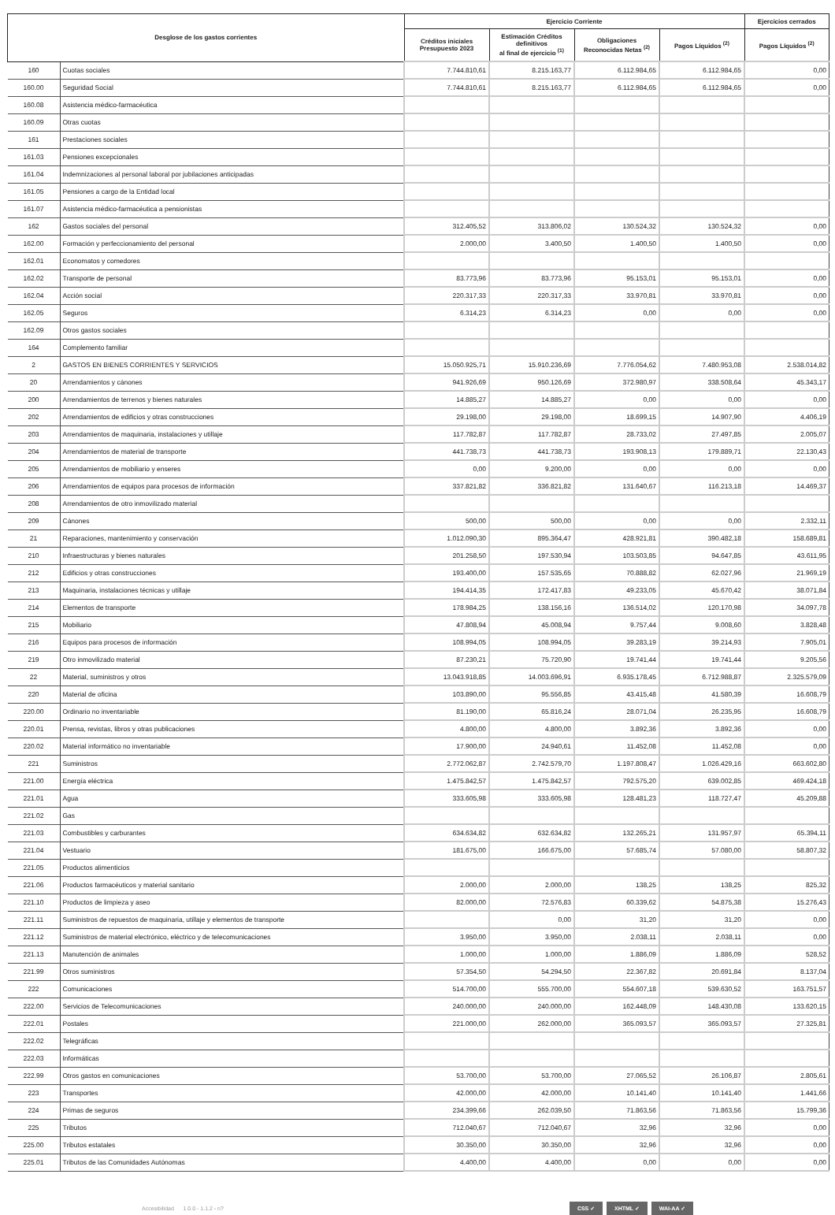| Desglose de los gastos corrientes | | Ejercicio Corriente | | | | Ejercicios cerrados |
| --- | --- | --- | --- | --- | --- | --- |
| | | Créditos iniciales Presupuesto 2023 | Estimación Créditos definitivos al final de ejercicio <sup>(1)</sup> | Obligaciones Reconocidas Netas <sup>(2)</sup> | Pagos Líquidos <sup>(2)</sup> | Pagos Líquidos <sup>(2)</sup> |
| 160 | Cuotas sociales | 7.744.810,61 | 8.215.163,77 | 6.112.984,65 | 6.112.984,65 | 0,00 |
| 160.00 | Seguridad Social | 7.744.810,61 | 8.215.163,77 | 6.112.984,65 | 6.112.984,65 | 0,00 |
| 160.08 | Asistencia médico-farmacéutica | | | | | |
| 160.09 | Otras cuotas | | | | | |
| 161 | Prestaciones sociales | | | | | |
| 161.03 | Pensiones excepcionales | | | | | |
| 161.04 | Indemnizaciones al personal laboral por jubilaciones anticipadas | | | | | |
| 161.05 | Pensiones a cargo de la Entidad local | | | | | |
| 161.07 | Asistencia médico-farmacéutica a pensionistas | | | | | |
| 162 | Gastos sociales del personal | 312.405,52 | 313.806,02 | 130.524,32 | 130.524,32 | 0,00 |
| 162.00 | Formación y perfeccionamiento del personal | 2.000,00 | 3.400,50 | 1.400,50 | 1.400,50 | 0,00 |
| 162.01 | Economatos y comedores | | | | | |
| 162.02 | Transporte de personal | 83.773,96 | 83.773,96 | 95.153,01 | 95.153,01 | 0,00 |
| 162.04 | Acción social | 220.317,33 | 220.317,33 | 33.970,81 | 33.970,81 | 0,00 |
| 162.05 | Seguros | 6.314,23 | 6.314,23 | 0,00 | 0,00 | 0,00 |
| 162.09 | Otros gastos sociales | | | | | |
| 164 | Complemento familiar | | | | | |
| 2 | GASTOS EN BIENES CORRIENTES Y SERVICIOS | 15.050.925,71 | 15.910.236,69 | 7.776.054,62 | 7.480.953,08 | 2.538.014,82 |
| 20 | Arrendamientos y cánones | 941.926,69 | 950.126,69 | 372.980,97 | 338.508,64 | 45.343,17 |
| 200 | Arrendamientos de terrenos y bienes naturales | 14.885,27 | 14.885,27 | 0,00 | 0,00 | 0,00 |
| 202 | Arrendamientos de edificios y otras construcciones | 29.198,00 | 29.198,00 | 18.699,15 | 14.907,90 | 4.406,19 |
| 203 | Arrendamientos de maquinaria, instalaciones y utillaje | 117.782,87 | 117.782,87 | 28.733,02 | 27.497,85 | 2.005,07 |
| 204 | Arrendamientos de material de transporte | 441.738,73 | 441.738,73 | 193.908,13 | 179.889,71 | 22.130,43 |
| 205 | Arrendamientos de mobiliario y enseres | 0,00 | 9.200,00 | 0,00 | 0,00 | 0,00 |
| 206 | Arrendamientos de equipos para procesos de información | 337.821,82 | 336.821,82 | 131.640,67 | 116.213,18 | 14.469,37 |
| 208 | Arrendamientos de otro inmovilizado material | | | | | |
| 209 | Cánones | 500,00 | 500,00 | 0,00 | 0,00 | 2.332,11 |
| 21 | Reparaciones, mantenimiento y conservación | 1.012.090,30 | 895.364,47 | 428.921,81 | 390.482,18 | 158.689,81 |
| 210 | Infraestructuras y bienes naturales | 201.258,50 | 197.530,94 | 103.503,85 | 94.647,85 | 43.611,95 |
| 212 | Edificios y otras construcciones | 193.400,00 | 157.535,65 | 70.888,82 | 62.027,96 | 21.969,19 |
| 213 | Maquinaria, instalaciones técnicas y utillaje | 194.414,35 | 172.417,83 | 49.233,05 | 45.670,42 | 38.071,84 |
| 214 | Elementos de transporte | 178.984,25 | 138.156,16 | 136.514,02 | 120.170,98 | 34.097,78 |
| 215 | Mobiliario | 47.808,94 | 45.008,94 | 9.757,44 | 9.008,60 | 3.828,48 |
| 216 | Equipos para procesos de información | 108.994,05 | 108.994,05 | 39.283,19 | 39.214,93 | 7.905,01 |
| 219 | Otro inmovilizado material | 87.230,21 | 75.720,90 | 19.741,44 | 19.741,44 | 9.205,56 |
| 22 | Material, suministros y otros | 13.043.918,85 | 14.003.696,91 | 6.935.178,45 | 6.712.988,87 | 2.325.579,09 |
| 220 | Material de oficina | 103.890,00 | 95.556,85 | 43.415,48 | 41.580,39 | 16.608,79 |
| 220.00 | Ordinario no inventariable | 81.190,00 | 65.816,24 | 28.071,04 | 26.235,95 | 16.608,79 |
| 220.01 | Prensa, revistas, libros y otras publicaciones | 4.800,00 | 4.800,00 | 3.892,36 | 3.892,36 | 0,00 |
| 220.02 | Material informático no inventariable | 17.900,00 | 24.940,61 | 11.452,08 | 11.452,08 | 0,00 |
| 221 | Suministros | 2.772.062,87 | 2.742.579,70 | 1.197.808,47 | 1.026.429,16 | 663.602,80 |
| 221.00 | Energía eléctrica | 1.475.842,57 | 1.475.842,57 | 792.575,20 | 639.002,85 | 469.424,18 |
| 221.01 | Agua | 333.605,98 | 333.605,98 | 128.481,23 | 118.727,47 | 45.209,88 |
| 221.02 | Gas | | | | | |
| 221.03 | Combustibles y carburantes | 634.634,82 | 632.634,82 | 132.265,21 | 131.957,97 | 65.394,11 |
| 221.04 | Vestuario | 181.675,00 | 166.675,00 | 57.685,74 | 57.080,00 | 58.807,32 |
| 221.05 | Productos alimenticios | | | | | |
| 221.06 | Productos farmacéuticos y material sanitario | 2.000,00 | 2.000,00 | 138,25 | 138,25 | 825,32 |
| 221.10 | Productos de limpieza y aseo | 82.000,00 | 72.576,83 | 60.339,62 | 54.875,38 | 15.276,43 |
| 221.11 | Suministros de repuestos de maquinaria, utillaje y elementos de transporte | | 0,00 | 31,20 | 31,20 | 0,00 |
| 221.12 | Suministros de material electrónico, eléctrico y de telecomunicaciones | 3.950,00 | 3.950,00 | 2.038,11 | 2.038,11 | 0,00 |
| 221.13 | Manutención de animales | 1.000,00 | 1.000,00 | 1.886,09 | 1.886,09 | 528,52 |
| 221.99 | Otros suministros | 57.354,50 | 54.294,50 | 22.367,82 | 20.691,84 | 8.137,04 |
| 222 | Comunicaciones | 514.700,00 | 555.700,00 | 554.607,18 | 539.630,52 | 163.751,57 |
| 222.00 | Servicios de Telecomunicaciones | 240.000,00 | 240.000,00 | 162.448,09 | 148.430,08 | 133.620,15 |
| 222.01 | Postales | 221.000,00 | 262.000,00 | 365.093,57 | 365.093,57 | 27.325,81 |
| 222.02 | Telegráficas | | | | | |
| 222.03 | Informáticas | | | | | |
| 222.99 | Otros gastos en comunicaciones | 53.700,00 | 53.700,00 | 27.065,52 | 26.106,87 | 2.805,61 |
| 223 | Transportes | 42.000,00 | 42.000,00 | 10.141,40 | 10.141,40 | 1.441,66 |
| 224 | Primas de seguros | 234.399,66 | 262.039,50 | 71.863,56 | 71.863,56 | 15.799,36 |
| 225 | Tributos | 712.040,67 | 712.040,67 | 32,96 | 32,96 | 0,00 |
| 225.00 | Tributos estatales | 30.350,00 | 30.350,00 | 32,96 | 32,96 | 0,00 |
| 225.01 | Tributos de las Comunidades Autónomas | 4.400,00 | 4.400,00 | 0,00 | 0,00 | 0,00 |
Accesibilidad 1.0.0 - 1.1.2 - n? CSS ✓ XHTML ✓ WAI-AA ✓